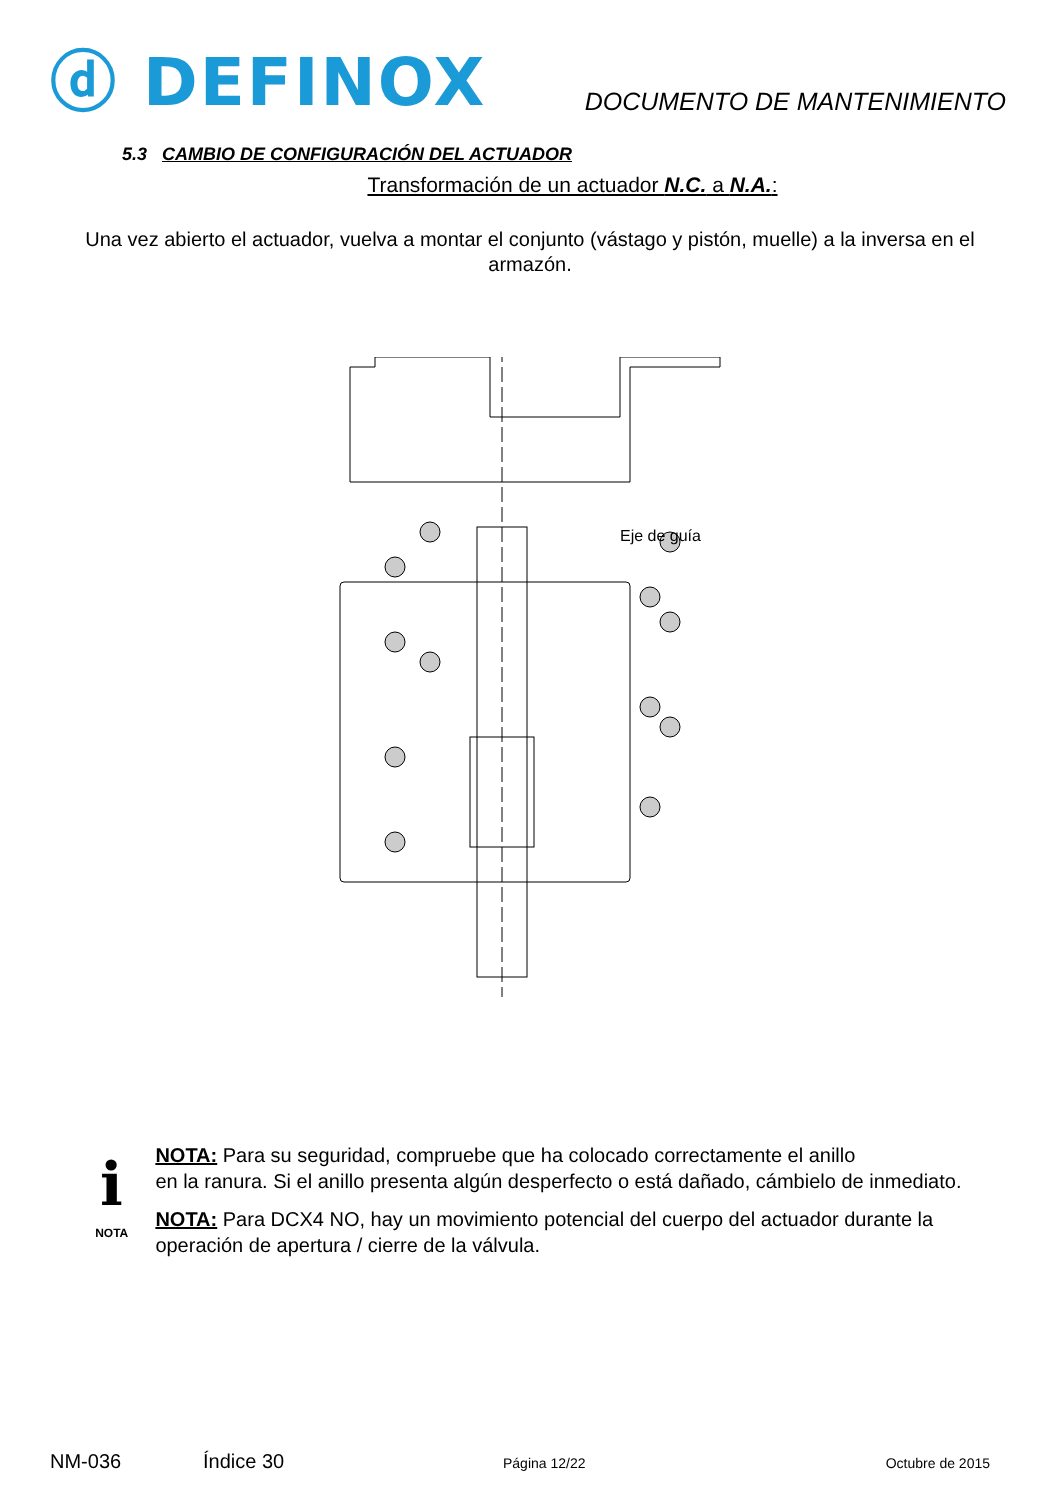ⓓ DEFINOX
DOCUMENTO DE MANTENIMIENTO
5.3 CAMBIO DE CONFIGURACIÓN DEL ACTUADOR
Transformación de un actuador N.C. a N.A.:
Una vez abierto el actuador, vuelva a montar el conjunto (vástago y pistón, muelle) a la inversa en el armazón.
Eje de guía
ℹ
NOTA
NOTA: Para su seguridad, compruebe que ha colocado correctamente el anillo
en la ranura. Si el anillo presenta algún desperfecto o está dañado, cámbielo de inmediato.
NOTA: Para DCX4 NO, hay un movimiento potencial del cuerpo del actuador durante la operación de apertura / cierre de la válvula.
NM-036 Índice 30 Página 12/22 Octubre de 2015